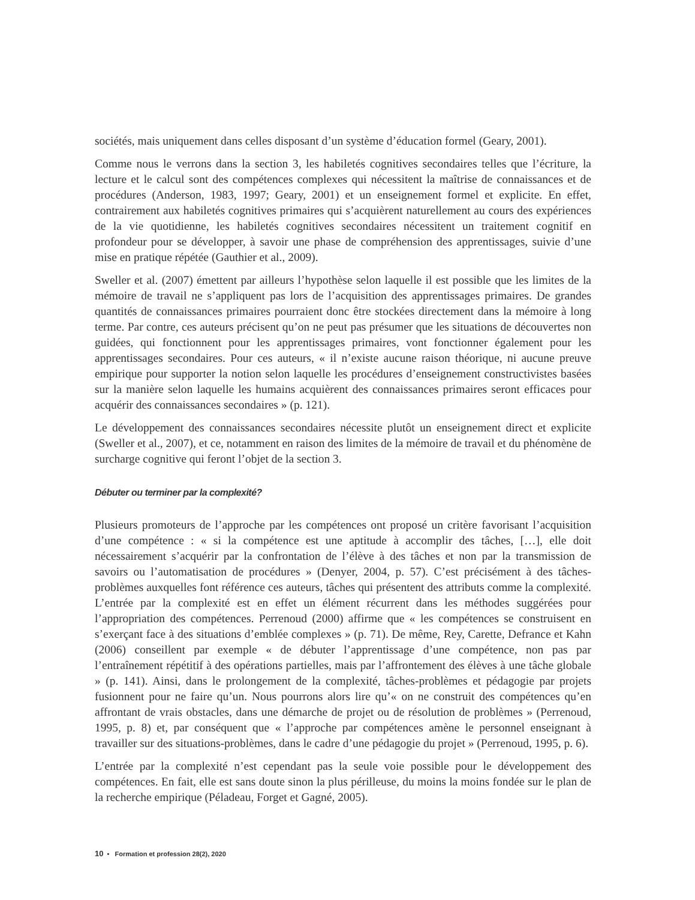sociétés, mais uniquement dans celles disposant d’un système d’éducation formel (Geary, 2001).
Comme nous le verrons dans la section 3, les habiletés cognitives secondaires telles que l’écriture, la lecture et le calcul sont des compétences complexes qui nécessitent la maîtrise de connaissances et de procédures (Anderson, 1983, 1997; Geary, 2001) et un enseignement formel et explicite. En effet, contrairement aux habiletés cognitives primaires qui s’acquièrent naturellement au cours des expériences de la vie quotidienne, les habiletés cognitives secondaires nécessitent un traitement cognitif en profondeur pour se développer, à savoir une phase de compréhension des apprentissages, suivie d’une mise en pratique répétée (Gauthier et al., 2009).
Sweller et al. (2007) émettent par ailleurs l’hypothèse selon laquelle il est possible que les limites de la mémoire de travail ne s’appliquent pas lors de l’acquisition des apprentissages primaires. De grandes quantités de connaissances primaires pourraient donc être stockées directement dans la mémoire à long terme. Par contre, ces auteurs précisent qu’on ne peut pas présumer que les situations de découvertes non guidées, qui fonctionnent pour les apprentissages primaires, vont fonctionner également pour les apprentissages secondaires. Pour ces auteurs, « il n’existe aucune raison théorique, ni aucune preuve empirique pour supporter la notion selon laquelle les procédures d’enseignement constructivistes basées sur la manière selon laquelle les humains acquièrent des connaissances primaires seront efficaces pour acquérir des connaissances secondaires » (p. 121).
Le développement des connaissances secondaires nécessite plutôt un enseignement direct et explicite (Sweller et al., 2007), et ce, notamment en raison des limites de la mémoire de travail et du phénomène de surcharge cognitive qui feront l’objet de la section 3.
Débuter ou terminer par la complexité?
Plusieurs promoteurs de l’approche par les compétences ont proposé un critère favorisant l’acquisition d’une compétence : « si la compétence est une aptitude à accomplir des tâches, […], elle doit nécessairement s’acquérir par la confrontation de l’élève à des tâches et non par la transmission de savoirs ou l’automatisation de procédures » (Denyer, 2004, p. 57). C’est précisément à des tâches-problèmes auxquelles font référence ces auteurs, tâches qui présentent des attributs comme la complexité. L’entrée par la complexité est en effet un élément récurrent dans les méthodes suggérées pour l’appropriation des compétences. Perrenoud (2000) affirme que « les compétences se construisent en s’exerçant face à des situations d’emblée complexes » (p. 71). De même, Rey, Carette, Defrance et Kahn (2006) conseillent par exemple « de débuter l’apprentissage d’une compétence, non pas par l’entraînement répétitif à des opérations partielles, mais par l’affrontement des élèves à une tâche globale » (p. 141). Ainsi, dans le prolongement de la complexité, tâches-problèmes et pédagogie par projets fusionnent pour ne faire qu’un. Nous pourrons alors lire qu’« on ne construit des compétences qu’en affrontant de vrais obstacles, dans une démarche de projet ou de résolution de problèmes » (Perrenoud, 1995, p. 8) et, par conséquent que « l’approche par compétences amène le personnel enseignant à travailler sur des situations-problèmes, dans le cadre d’une pédagogie du projet » (Perrenoud, 1995, p. 6).
L’entrée par la complexité n’est cependant pas la seule voie possible pour le développement des compétences. En fait, elle est sans doute sinon la plus périlleuse, du moins la moins fondée sur le plan de la recherche empirique (Péladeau, Forget et Gagné, 2005).
10 • Formation et profession 28(2), 2020